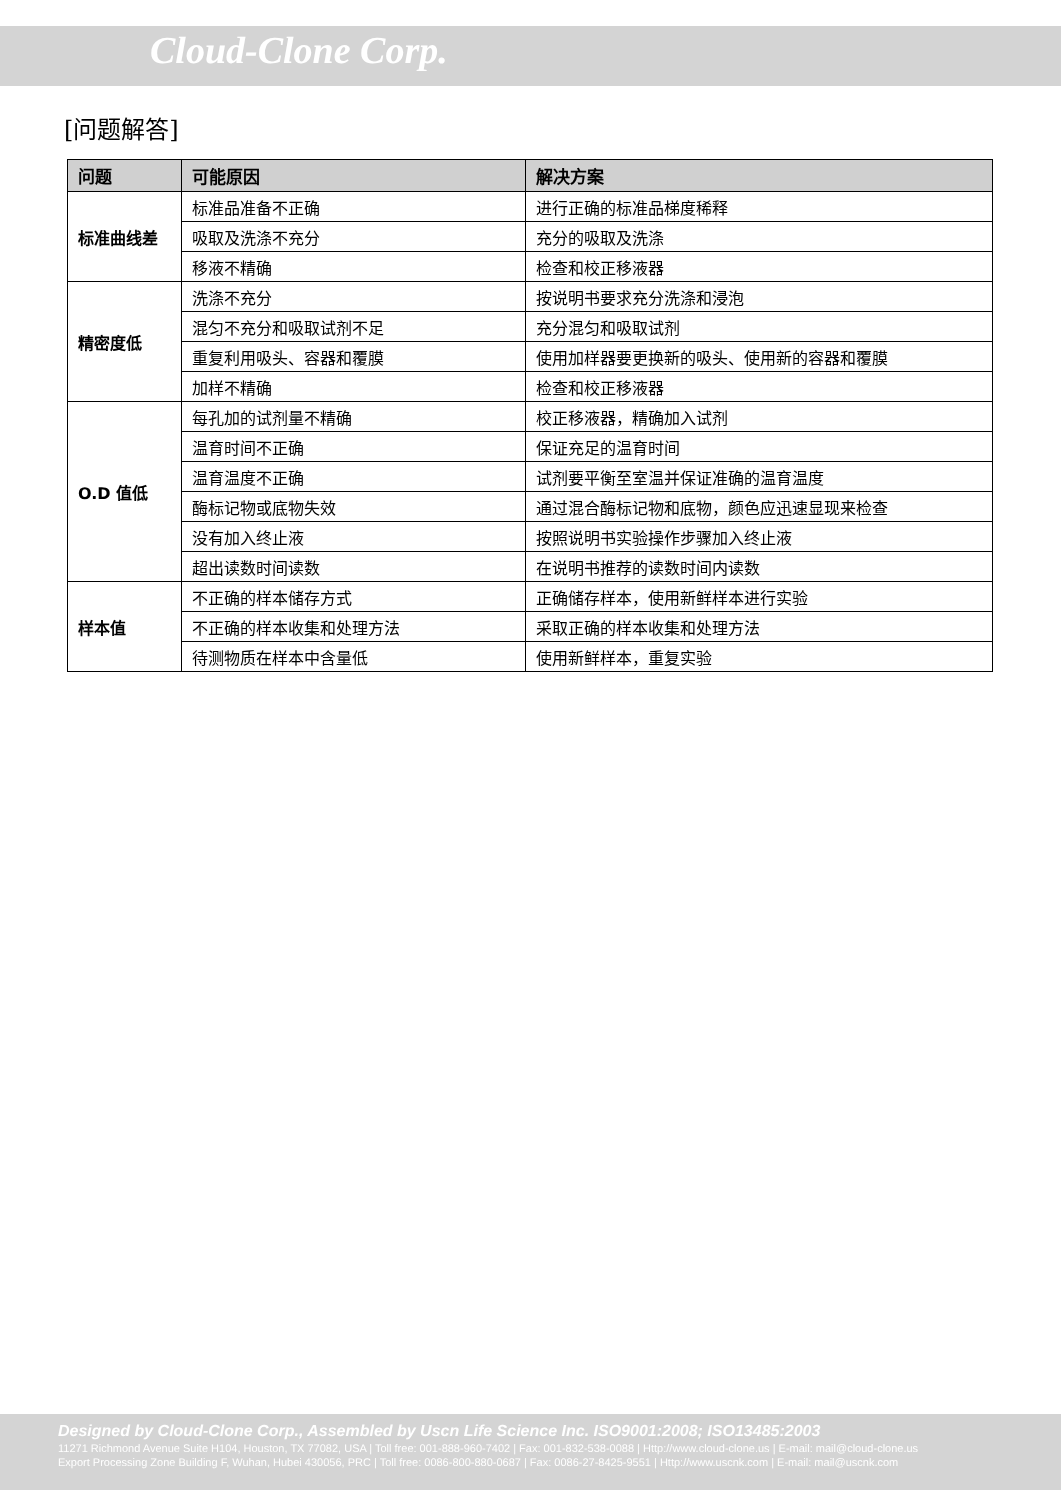Cloud-Clone Corp.
[问题解答]
| 问题 | 可能原因 | 解决方案 |
| --- | --- | --- |
| 标准曲线差 | 标准品准备不正确 | 进行正确的标准品梯度稀释 |
| | 吸取及洗涤不充分 | 充分的吸取及洗涤 |
| | 移液不精确 | 检查和校正移液器 |
| 精密度低 | 洗涤不充分 | 按说明书要求充分洗涤和浸泡 |
| | 混匀不充分和吸取试剂不足 | 充分混匀和吸取试剂 |
| | 重复利用吸头、容器和覆膜 | 使用加样器要更换新的吸头、使用新的容器和覆膜 |
| | 加样不精确 | 检查和校正移液器 |
| O.D 值低 | 每孔加的试剂量不精确 | 校正移液器，精确加入试剂 |
| | 温育时间不正确 | 保证充足的温育时间 |
| | 温育温度不正确 | 试剂要平衡至室温并保证准确的温育温度 |
| | 酶标记物或底物失效 | 通过混合酶标记物和底物，颜色应迅速显现来检查 |
| | 没有加入终止液 | 按照说明书实验操作步骤加入终止液 |
| | 超出读数时间读数 | 在说明书推荐的读数时间内读数 |
| 样本值 | 不正确的样本储存方式 | 正确储存样本，使用新鲜样本进行实验 |
| | 不正确的样本收集和处理方法 | 采取正确的样本收集和处理方法 |
| | 待测物质在样本中含量低 | 使用新鲜样本，重复实验 |
Designed by Cloud-Clone Corp., Assembled by Uscn Life Science Inc. ISO9001:2008; ISO13485:2003
11271 Richmond Avenue Suite H104, Houston, TX 77082, USA | Toll free: 001-888-960-7402 | Fax: 001-832-538-0088 | Http://www.cloud-clone.us | E-mail: mail@cloud-clone.us
Export Processing Zone Building F, Wuhan, Hubei 430056, PRC | Toll free: 0086-800-880-0687 | Fax: 0086-27-8425-9551 | Http://www.uscnk.com | E-mail: mail@uscnk.com